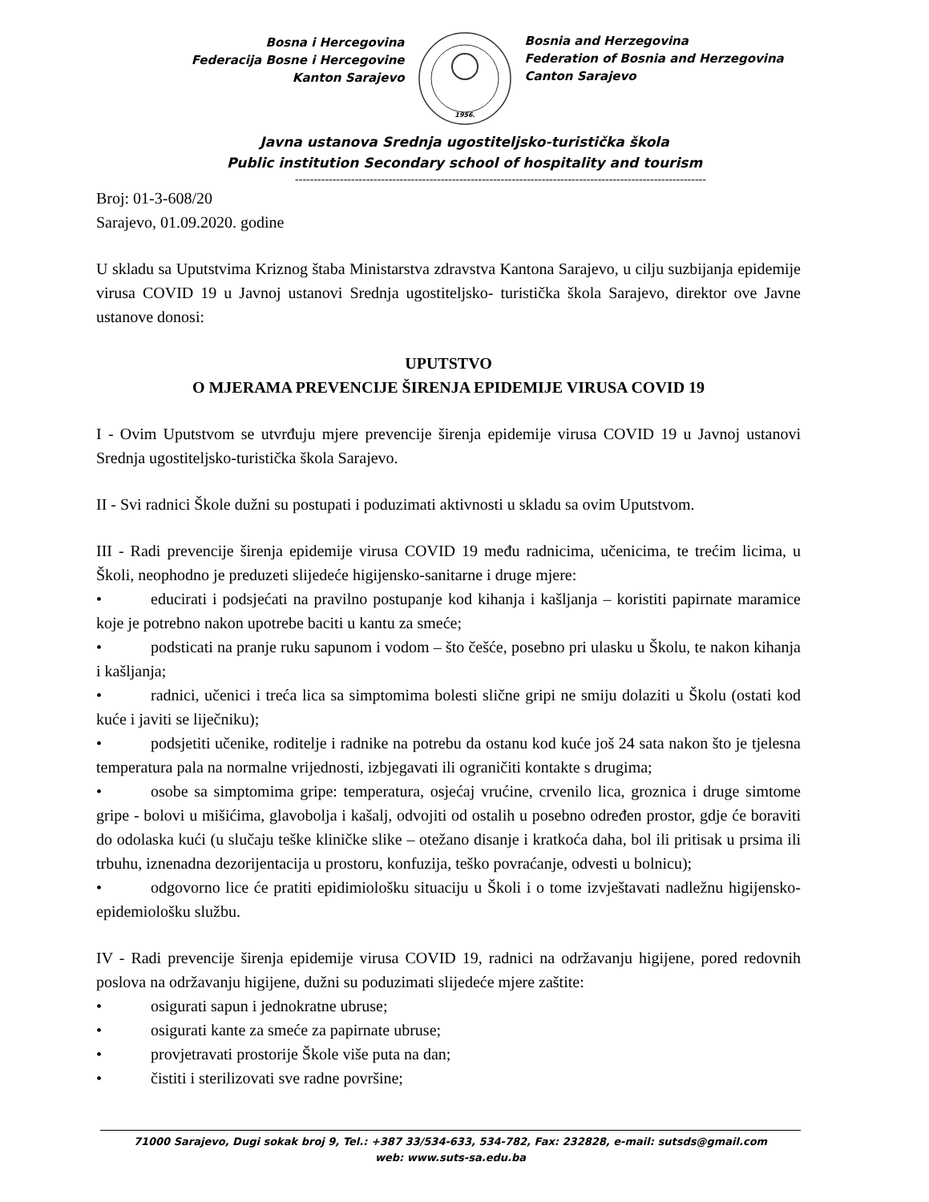Bosna i Hercegovina
Federacija Bosne i Hercegovine
Kanton Sarajevo
1956.
Bosnia and Herzegovina
Federation of Bosnia and Herzegovina
Canton Sarajevo
Javna ustanova Srednja ugostiteljsko-turistička škola
Public institution Secondary school of hospitality and tourism
--------------------------------------------------------------------------------------------------------------
Broj: 01-3-608/20
Sarajevo, 01.09.2020. godine
U skladu sa Uputstvima Kriznog štaba Ministarstva zdravstva Kantona Sarajevo, u cilju suzbijanja epidemije virusa COVID 19 u Javnoj ustanovi Srednja ugostiteljsko- turistička škola Sarajevo, direktor ove Javne ustanove donosi:
UPUTSTVO
O MJERAMA PREVENCIJE ŠIRENJA EPIDEMIJE VIRUSA COVID 19
I - Ovim Uputstvom se utvrđuju mjere prevencije širenja epidemije virusa COVID 19 u Javnoj ustanovi Srednja ugostiteljsko-turistička škola Sarajevo.
II - Svi radnici Škole dužni su postupati i poduzimati aktivnosti u skladu sa ovim Uputstvom.
III - Radi prevencije širenja epidemije virusa COVID 19 među radnicima, učenicima, te trećim licima, u Školi, neophodno je preduzeti slijedeće higijensko-sanitarne i druge mjere:
• educirati i podsjećati na pravilno postupanje kod kihanja i kašljanja – koristiti papirnate maramice koje je potrebno nakon upotrebe baciti u kantu za smeće;
• podsticati na pranje ruku sapunom i vodom – što češće, posebno pri ulasku u Školu, te nakon kihanja i kašljanja;
• radnici, učenici i treća lica sa simptomima bolesti slične gripi ne smiju dolaziti u Školu (ostati kod kuće i javiti se liječniku);
• podsjetiti učenike, roditelje i radnike na potrebu da ostanu kod kuće još 24 sata nakon što je tjelesna temperatura pala na normalne vrijednosti, izbjegavati ili ograničiti kontakte s drugima;
• osobe sa simptomima gripe: temperatura, osjećaj vrućine, crvenilo lica, groznica i druge simtome gripe - bolovi u mišićima, glavobolja i kašalj, odvojiti od ostalih u posebno određen prostor, gdje će boraviti do odolaska kući (u slučaju teške kliničke slike – otežano disanje i kratkoća daha, bol ili pritisak u prsima ili trbuhu, iznenadna dezorijentacija u prostoru, konfuzija, teško povraćanje, odvesti u bolnicu);
• odgovorno lice će pratiti epidimiološku situaciju u Školi i o tome izvještavati nadležnu higijensko-epidemiološku službu.
IV - Radi prevencije širenja epidemije virusa COVID 19, radnici na održavanju higijene, pored redovnih poslova na održavanju higijene, dužni su poduzimati slijedeće mjere zaštite:
• osigurati sapun i jednokratne ubruse;
• osigurati kante za smeće za papirnate ubruse;
• provjetravati prostorije Škole više puta na dan;
• čistiti i sterilizovati sve radne površine;
71000 Sarajevo, Dugi sokak broj 9, Tel.: +387 33/534-633, 534-782, Fax: 232828, e-mail: sutsds@gmail.com
web: www.suts-sa.edu.ba